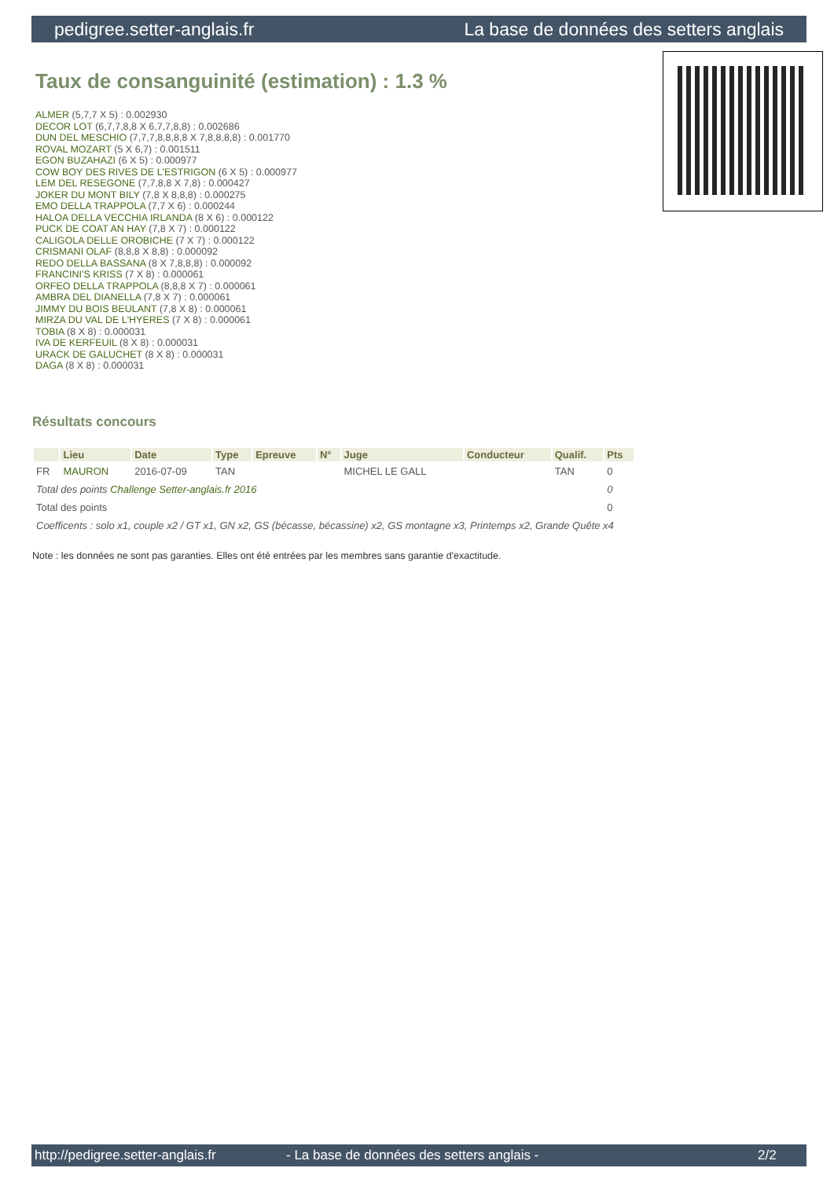pedigree.setter-anglais.fr La base de données des setters anglais
Taux de consanguinité (estimation) : 1.3 %
ALMER (5,7,7 X 5) : 0.002930
DECOR LOT (6,7,7,8,8 X 6,7,7,8,8) : 0.002686
DUN DEL MESCHIO (7,7,7,8,8,8,8 X 7,8,8,8,8) : 0.001770
ROVAL MOZART (5 X 6,7) : 0.001511
EGON BUZAHAZI (6 X 5) : 0.000977
COW BOY DES RIVES DE L'ESTRIGON (6 X 5) : 0.000977
LEM DEL RESEGONE (7,7,8,8 X 7,8) : 0.000427
JOKER DU MONT BILY (7,8 X 8,8,8) : 0.000275
EMO DELLA TRAPPOLA (7,7 X 6) : 0.000244
HALOA DELLA VECCHIA IRLANDA (8 X 6) : 0.000122
PUCK DE COAT AN HAY (7,8 X 7) : 0.000122
CALIGOLA DELLE OROBICHE (7 X 7) : 0.000122
CRISMANI OLAF (8,8,8 X 8,8) : 0.000092
REDO DELLA BASSANA (8 X 7,8,8,8) : 0.000092
FRANCINI'S KRISS (7 X 8) : 0.000061
ORFEO DELLA TRAPPOLA (8,8,8 X 7) : 0.000061
AMBRA DEL DIANELLA (7,8 X 7) : 0.000061
JIMMY DU BOIS BEULANT (7,8 X 8) : 0.000061
MIRZA DU VAL DE L'HYERES (7 X 8) : 0.000061
TOBIA (8 X 8) : 0.000031
IVA DE KERFEUIL (8 X 8) : 0.000031
URACK DE GALUCHET (8 X 8) : 0.000031
DAGA (8 X 8) : 0.000031
Résultats concours
| | Lieu | Date | Type | Epreuve | N° | Juge | Conducteur | Qualif. | Pts |
| --- | --- | --- | --- | --- | --- | --- | --- | --- | --- |
| FR | MAURON | 2016-07-09 | TAN | | | MICHEL LE GALL | | TAN | 0 |
| Total des points Challenge Setter-anglais.fr 2016 | | | | | | | | | 0 |
| Total des points | | | | | | | | | 0 |
| Coefficents : solo x1, couple x2 / GT x1, GN x2, GS (bécasse, bécassine) x2, GS montagne x3, Printemps x2, Grande Quête x4 | | | | | | | | | |
Note : les données ne sont pas garanties. Elles ont été entrées par les membres sans garantie d'exactitude.
http://pedigree.setter-anglais.fr - La base de données des setters anglais - 2/2